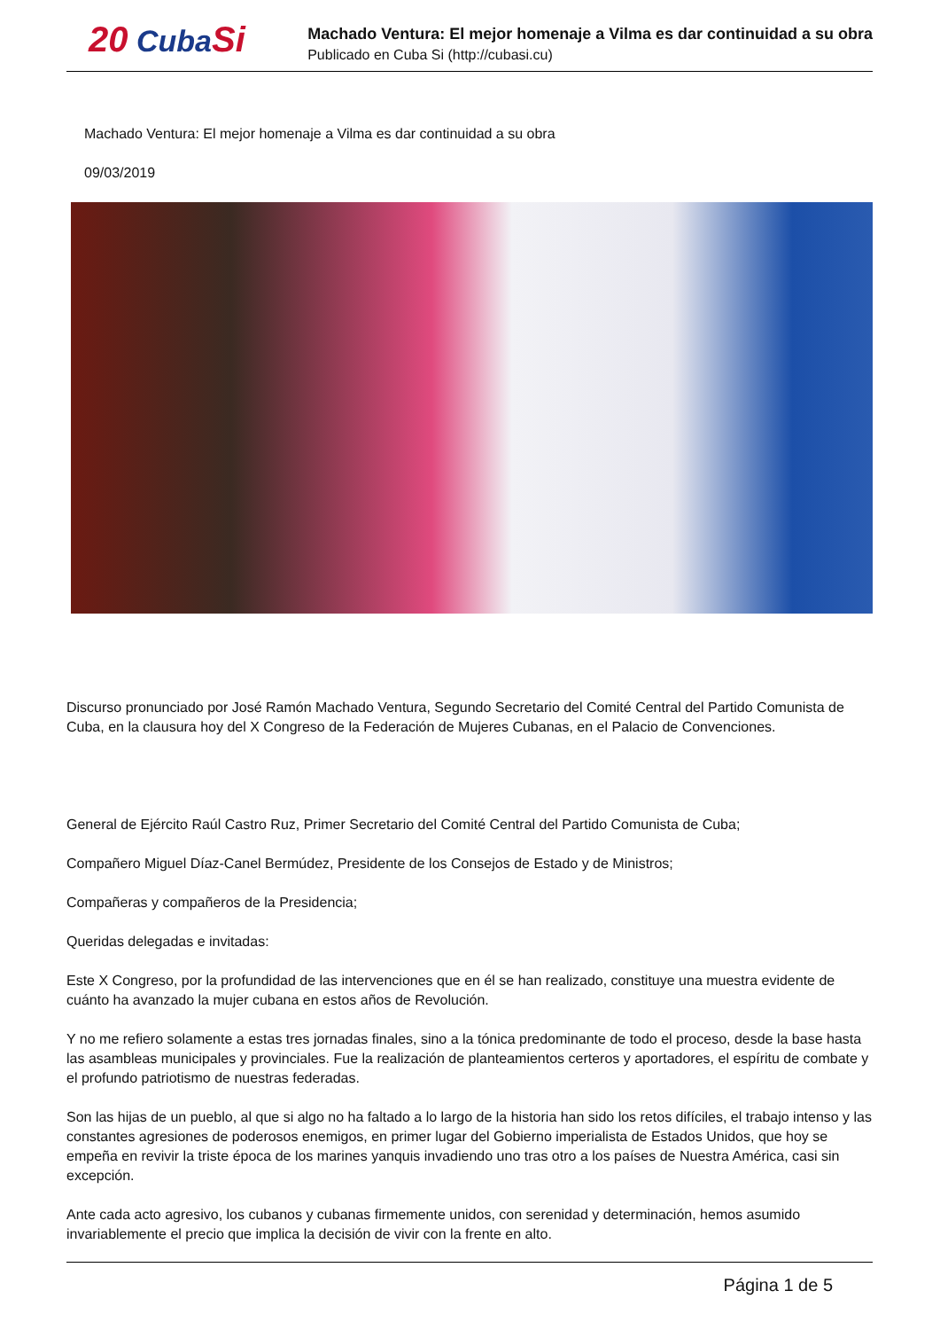20 CubaSi
Machado Ventura: El mejor homenaje a Vilma es dar continuidad a su obra
Publicado en Cuba Si (http://cubasi.cu)
Machado Ventura: El mejor homenaje a Vilma es dar continuidad a su obra
09/03/2019
Discurso pronunciado por José Ramón Machado Ventura, Segundo Secretario del Comité Central del Partido Comunista de Cuba, en la clausura hoy del X Congreso de la Federación de Mujeres Cubanas, en el Palacio de Convenciones.
General de Ejército Raúl Castro Ruz, Primer Secretario del Comité Central del Partido Comunista de Cuba;
Compañero Miguel Díaz-Canel Bermúdez, Presidente de los Consejos de Estado y de Ministros;
Compañeras y compañeros de la Presidencia;
Queridas delegadas e invitadas:
Este X Congreso, por la profundidad de las intervenciones que en él se han realizado, constituye una muestra evidente de cuánto ha avanzado la mujer cubana en estos años de Revolución.
Y no me refiero solamente a estas tres jornadas finales, sino a la tónica predominante de todo el proceso, desde la base hasta las asambleas municipales y provinciales. Fue la realización de planteamientos certeros y aportadores, el espíritu de combate y el profundo patriotismo de nuestras federadas.
Son las hijas de un pueblo, al que si algo no ha faltado a lo largo de la historia han sido los retos difíciles, el trabajo intenso y las constantes agresiones de poderosos enemigos, en primer lugar del Gobierno imperialista de Estados Unidos, que hoy se empeña en revivir la triste época de los marines yanquis invadiendo uno tras otro a los países de Nuestra América, casi sin excepción.
Ante cada acto agresivo, los cubanos y cubanas firmemente unidos, con serenidad y determinación, hemos asumido invariablemente el precio que implica la decisión de vivir con la frente en alto.
Página 1 de 5